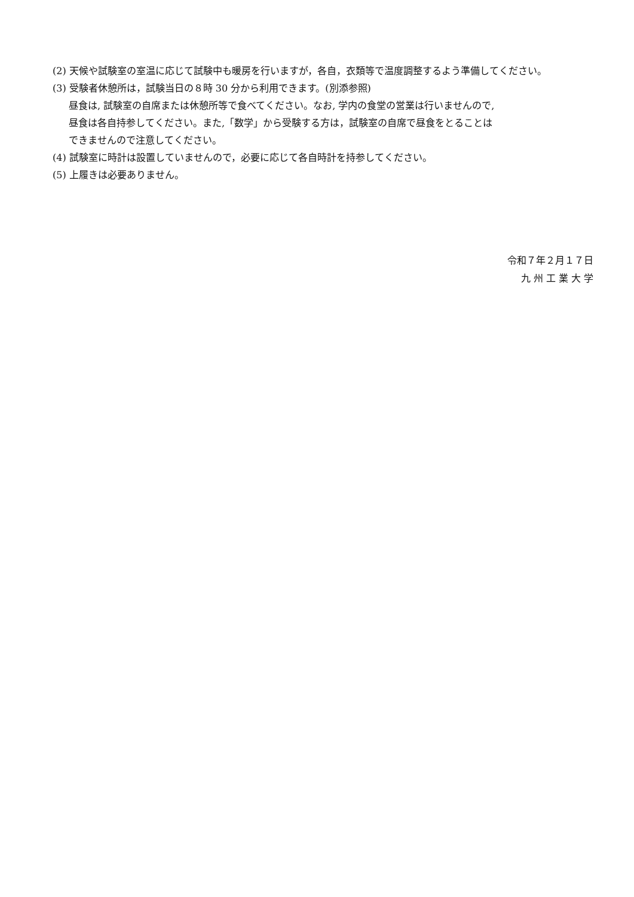(2) 天候や試験室の室温に応じて試験中も暖房を行いますが，各自，衣類等で温度調整するよう準備してください。
(3) 受験者休憩所は，試験当日の８時 30 分から利用できます。(別添参照)
昼食は, 試験室の自席または休憩所等で食べてください。なお, 学内の食堂の営業は行いませんので,
昼食は各自持参してください。また,「数学」から受験する方は，試験室の自席で昼食をとることは
できませんので注意してください。
(4) 試験室に時計は設置していませんので，必要に応じて各自時計を持参してください。
(5) 上履きは必要ありません。
令和７年２月１７日
九 州 工 業 大 学